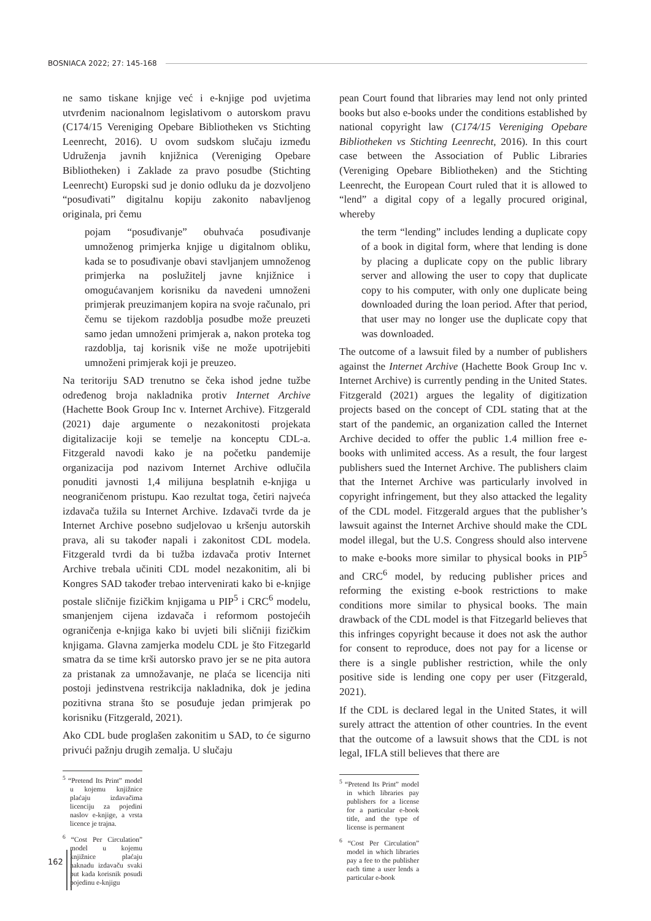BOSNIACA 2022; 27: 145-168
ne samo tiskane knjige već i e-knjige pod uvjetima utvrđenim nacionalnom legislativom o autorskom pravu (C174/15 Vereniging Opebare Bibliotheken vs Stichting Leenrecht, 2016). U ovom sudskom slučaju između Udruženja javnih knjižnica (Vereniging Opebare Bibliotheken) i Zaklade za pravo posudbe (Stichting Leenrecht) Europski sud je donio odluku da je dozvoljeno “posuđivati” digitalnu kopiju zakonito nabavljenog originala, pri čemu
pojam “posuđivanje” obuhvaća posuđivanje umnoženog primjerka knjige u digitalnom obliku, kada se to posuđivanje obavi stavljanjem umnoženog primjerka na poslužitelj javne knjižnice i omogućavanjem korisniku da navedeni umnoženi primjerak preuzimanjem kopira na svoje računalo, pri čemu se tijekom razdoblja posudbe može preuzeti samo jedan umnoženi primjerak a, nakon proteka tog razdoblja, taj korisnik više ne može upotrijebiti umnoženi primjerak koji je preuzeo.
Na teritoriju SAD trenutno se čeka ishod jedne tužbe određenog broja nakladnika protiv Internet Archive (Hachette Book Group Inc v. Internet Archive). Fitzgerald (2021) daje argumente o nezakonitosti projekata digitalizacije koji se temelje na konceptu CDL-a. Fitzgerald navodi kako je na početku pandemije organizacija pod nazivom Internet Archive odlučila ponuditi javnosti 1,4 milijuna besplatnih e-knjiga u neograničenom pristupu. Kao rezultat toga, četiri najveća izdavača tužila su Internet Archive. Izdavači tvrde da je Internet Archive posebno sudjelovao u kršenju autorskih prava, ali su također napali i zakonitost CDL modela. Fitzgerald tvrdi da bi tužba izdavača protiv Internet Archive trebala učiniti CDL model nezakonitim, ali bi Kongres SAD također trebao intervenirati kako bi e-knjige postale sličnije fizičkim knjigama u PIP<sup>5</sup> i CRC<sup>6</sup> modelu, smanjenjem cijena izdavača i reformom postojećih ograničenja e-knjiga kako bi uvjeti bili sličniji fizičkim knjigama. Glavna zamjerka modelu CDL je što Fitzegarld smatra da se time krši autorsko pravo jer se ne pita autora za pristanak za umnožavanje, ne plaća se licencija niti postoji jedinstvena restrikcija nakladnika, dok je jedina pozitivna strana što se posuđuje jedan primjerak po korisniku (Fitzgerald, 2021).
Ako CDL bude proglašen zakonitim u SAD, to će sigurno privući pažnju drugih zemalja. U slučaju
<sup>5</sup> “Pretend Its Print” model u kojemu knjižnice plaćaju izdavačima licenciju za pojedini naslov e-knjige, a vrsta licence je trajna.
<sup>6</sup> “Cost Per Circulation” model u kojemu knjižnice plaćaju naknadu izdavaču svaki put kada korisnik posudi pojedinu e-knjigu
pean Court found that libraries may lend not only printed books but also e-books under the conditions established by national copyright law (C174/15 Vereniging Opebare Bibliotheken vs Stichting Leenrecht, 2016). In this court case between the Association of Public Libraries (Vereniging Opebare Bibliotheken) and the Stichting Leenrecht, the European Court ruled that it is allowed to “lend” a digital copy of a legally procured original, whereby
the term “lending” includes lending a duplicate copy of a book in digital form, where that lending is done by placing a duplicate copy on the public library server and allowing the user to copy that duplicate copy to his computer, with only one duplicate being downloaded during the loan period. After that period, that user may no longer use the duplicate copy that was downloaded.
The outcome of a lawsuit filed by a number of publishers against the Internet Archive (Hachette Book Group Inc v. Internet Archive) is currently pending in the United States. Fitzgerald (2021) argues the legality of digitization projects based on the concept of CDL stating that at the start of the pandemic, an organization called the Internet Archive decided to offer the public 1.4 million free e-books with unlimited access. As a result, the four largest publishers sued the Internet Archive. The publishers claim that the Internet Archive was particularly involved in copyright infringement, but they also attacked the legality of the CDL model. Fitzgerald argues that the publisher’s lawsuit against the Internet Archive should make the CDL model illegal, but the U.S. Congress should also intervene to make e-books more similar to physical books in PIP<sup>5</sup> and CRC<sup>6</sup> model, by reducing publisher prices and reforming the existing e-book restrictions to make conditions more similar to physical books. The main drawback of the CDL model is that Fitzegarld believes that this infringes copyright because it does not ask the author for consent to reproduce, does not pay for a license or there is a single publisher restriction, while the only positive side is lending one copy per user (Fitzgerald, 2021).
If the CDL is declared legal in the United States, it will surely attract the attention of other countries. In the event that the outcome of a lawsuit shows that the CDL is not legal, IFLA still believes that there are
<sup>5</sup> “Pretend Its Print” model in which libraries pay publishers for a license for a particular e-book title, and the type of license is permanent
<sup>6</sup> “Cost Per Circulation” model in which libraries pay a fee to the publisher each time a user lends a particular e-book
162